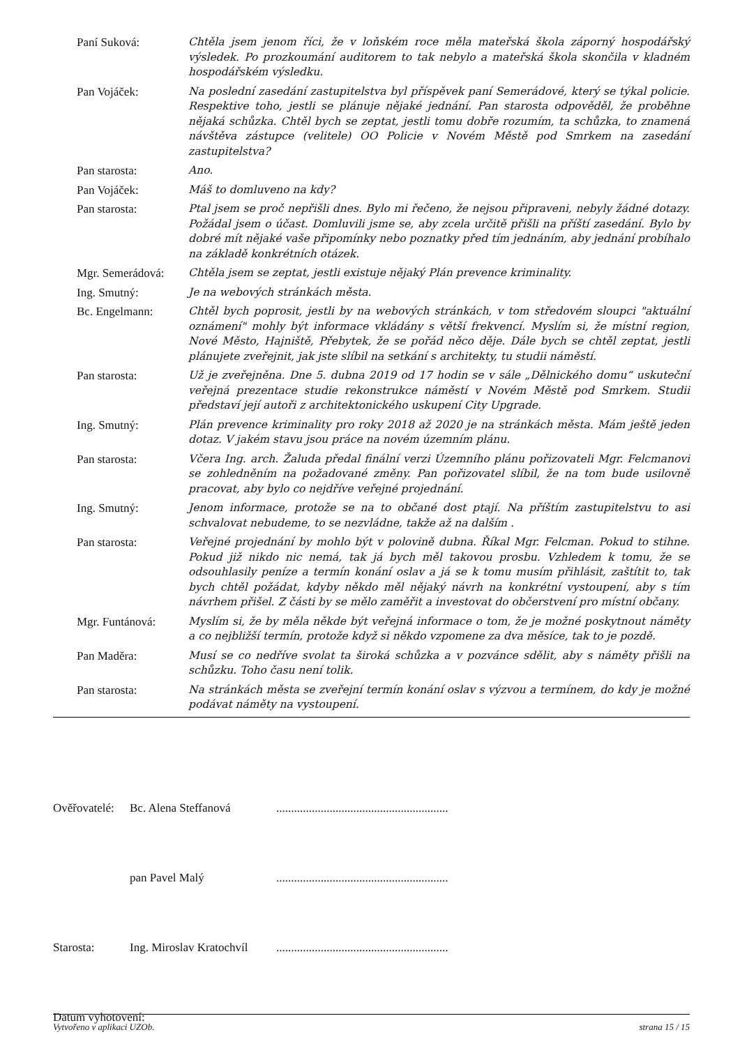Paní Suková: Chtěla jsem jenom říci, že v loňském roce měla mateřská škola záporný hospodářský výsledek. Po prozkoumání auditorem to tak nebylo a mateřská škola skončila v kladném hospodářském výsledku.
Pan Vojáček: Na poslední zasedání zastupitelstva byl příspěvek paní Semerádové, který se týkal policie. Respektive toho, jestli se plánuje nějaké jednání. Pan starosta odpověděl, že proběhne nějaká schůzka. Chtěl bych se zeptat, jestli tomu dobře rozumím, ta schůzka, to znamená návštěva zástupce (velitele) OO Policie v Novém Městě pod Smrkem na zasedání zastupitelstva?
Pan starosta: Ano.
Pan Vojáček: Máš to domluveno na kdy?
Pan starosta: Ptal jsem se proč nepřišli dnes. Bylo mi řečeno, že nejsou připraveni, nebyly žádné dotazy. Požádal jsem o účast. Domluvili jsme se, aby zcela určitě přišli na příští zasedání. Bylo by dobré mít nějaké vaše připomínky nebo poznatky před tím jednáním, aby jednání probíhalo na základě konkrétních otázek.
Mgr. Semerádová:
Chtěla jsem se zeptat, jestli existuje nějaký Plán prevence kriminality.
Ing. Smutný: Je na webových stránkách města.
Bc. Engelmann: Chtěl bych poprosit, jestli by na webových stránkách, v tom středovém sloupci "aktuální oznámení" mohly být informace vkládány s větší frekvencí. Myslím si, že místní region, Nové Město, Hajniště, Přebytek, že se pořád něco děje. Dále bych se chtěl zeptat, jestli plánujete zveřejnit, jak jste slíbil na setkání s architekty, tu studii náměstí.
Pan starosta: Už je zveřejněna. Dne 5. dubna 2019 od 17 hodin se v sále „Dělnického domu“ uskuteční veřejná prezentace studie rekonstrukce náměstí v Novém Městě pod Smrkem. Studii představí její autoři z architektonického uskupení City Upgrade.
Ing. Smutný: Plán prevence kriminality pro roky 2018 až 2020 je na stránkách města. Mám ještě jeden dotaz. V jakém stavu jsou práce na novém územním plánu.
Pan starosta: Včera Ing. arch. Žaluda předal finální verzi Územního plánu pořizovateli Mgr. Felcmanovi se zohledněním na požadované změny. Pan pořizovatel slíbil, že na tom bude usilovně pracovat, aby bylo co nejdříve veřejné projednání.
Ing. Smutný: Jenom informace, protože se na to občané dost ptají. Na příštím zastupitelstvu to asi schvalovat nebudeme, to se nezvládne, takže až na dalším .
Pan starosta: Veřejné projednání by mohlo být v polovině dubna. Říkal Mgr. Felcman. Pokud to stihne. Pokud již nikdo nic nemá, tak já bych měl takovou prosbu. Vzhledem k tomu, že se odsouhlasily peníze a termín konání oslav a já se k tomu musím přihlásit, zaštítit to, tak bych chtěl požádat, kdyby někdo měl nějaký návrh na konkrétní vystoupení, aby s tím návrhem přišel. Z části by se mělo zaměřit a investovat do občerstvení pro místní občany.
Mgr. Funtánová: Myslím si, že by měla někde být veřejná informace o tom, že je možné poskytnout náměty a co nejbližší termín, protože když si někdo vzpomene za dva měsíce, tak to je pozdě.
Pan Maděra: Musí se co nedříve svolat ta široká schůzka a v pozvánce sdělit, aby s náměty přišli na schůzku. Toho času není tolik.
Pan starosta: Na stránkách města se zveřejní termín konání oslav s výzvou a termínem, do kdy je možné podávat náměty na vystoupení.
Ověřovatelé:
Bc. Alena Steffanová ..........................................................
pan Pavel Malý ..........................................................
Starosta: Ing. Miroslav Kratochvíl
..........................................................
Datum vyhotovení:
Vytvořeno v aplikaci UZOb. strana 15 / 15